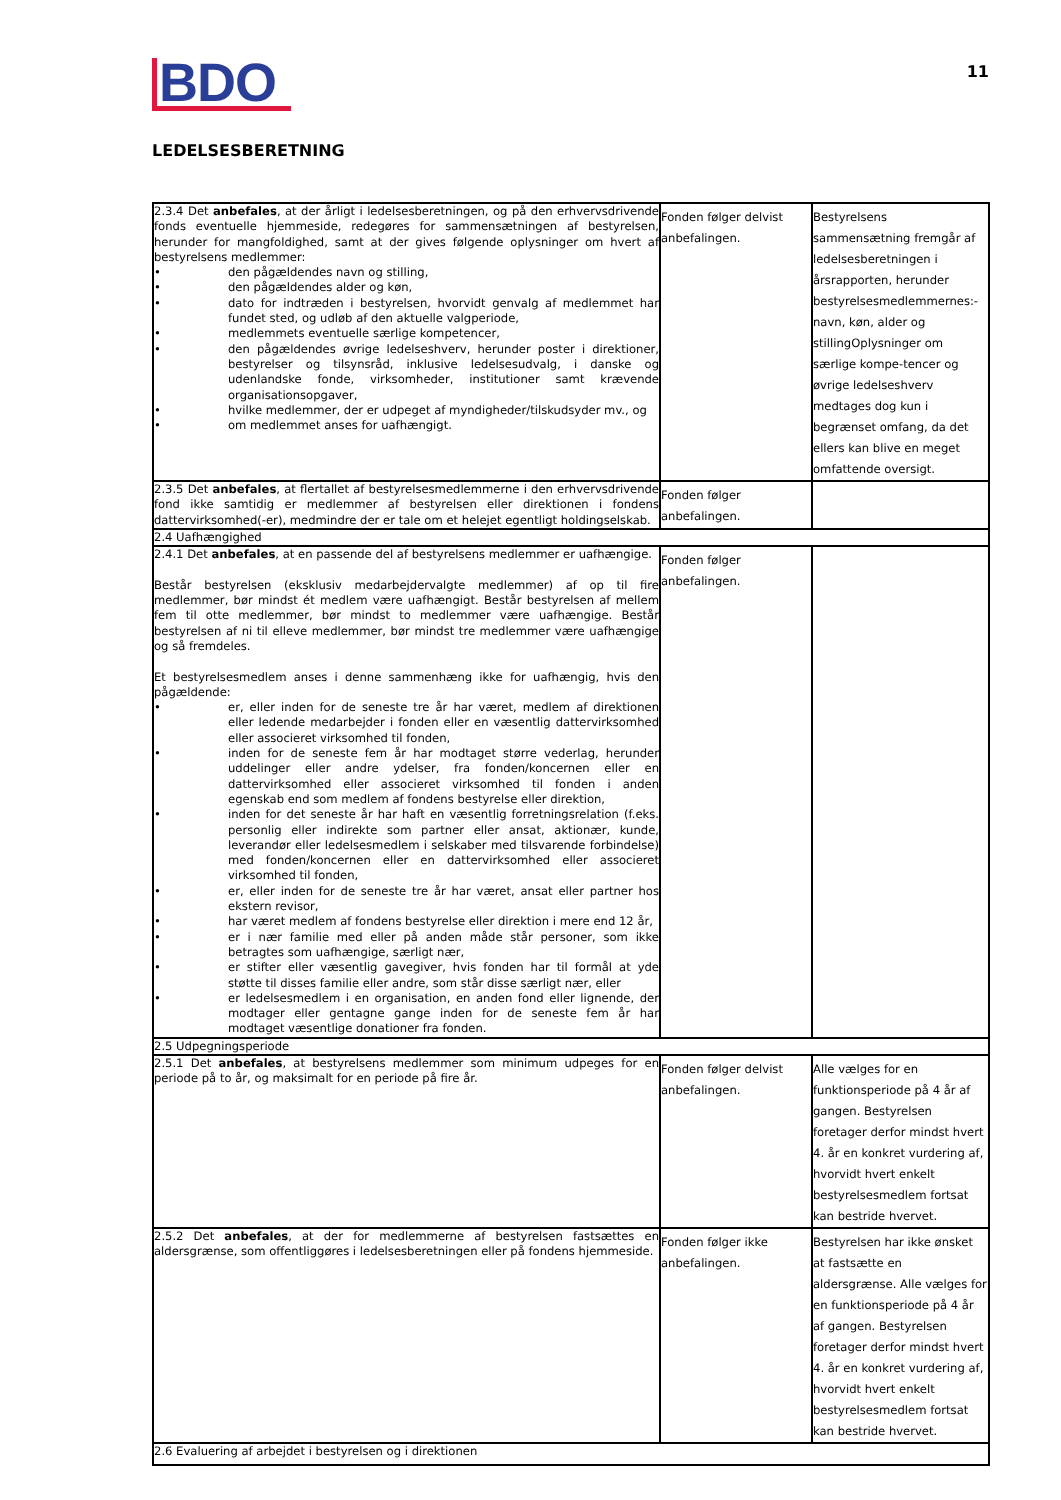BDO
11
LEDELSESBERETNING
| 2.3.4 Det anbefales , at der årligt i ledelsesberetningen, og på den erhvervsdrivende fonds eventuelle hjemmeside, redegøres for sammensætningen af bestyrelsen, herunder for mangfoldighed, samt at der gives følgende oplysninger om hvert af bestyrelsens medlemmer: • den pågældendes navn og stilling, • den pågældendes alder og køn, • dato for indtræden i bestyrelsen, hvorvidt genvalg af medlemmet har fundet sted, og udløb af den aktuelle valgperiode, • medlemmets eventuelle særlige kompetencer, • den pågældendes øvrige ledelseshverv, herunder poster i direktioner, bestyrelser og tilsynsråd, inklusive ledelsesudvalg, i danske og udenlandske fonde, virksomheder, institutioner samt krævende organisationsopgaver, • hvilke medlemmer, der er udpeget af myndigheder/tilskudsyder mv., og • om medlemmet anses for uafhængigt. | Fonden følger delvist anbefalingen. | Bestyrelsens sammensætning fremgår af ledelsesberetningen i årsrapporten, herunder bestyrelsesmedlemmernes:- navn, køn, alder og stillingOplysninger om særlige kompe-tencer og øvrige ledelseshverv medtages dog kun i begrænset omfang, da det ellers kan blive en meget omfattende oversigt. |
| 2.3.5 Det anbefales , at flertallet af bestyrelsesmedlemmerne i den erhvervsdrivende fond ikke samtidig er medlemmer af bestyrelsen eller direktionen i fondens dattervirksomhed(-er), medmindre der er tale om et helejet egentligt holdingselskab. | Fonden følger anbefalingen. | |
| 2.4 Uafhængighed | | |
| 2.4.1 Det anbefales , at en passende del af bestyrelsens medlemmer er uafhængige. Består bestyrelsen (eksklusiv medarbejdervalgte medlemmer) af op til fire medlemmer, bør mindst ét medlem være uafhængigt. Består bestyrelsen af mellem fem til otte medlemmer, bør mindst to medlemmer være uafhængige. Består bestyrelsen af ni til elleve medlemmer, bør mindst tre medlemmer være uafhængige og så fremdeles. Et bestyrelsesmedlem anses i denne sammenhæng ikke for uafhængig, hvis den pågældende: • er, eller inden for de seneste tre år har været, medlem af direktionen eller ledende medarbejder i fonden eller en væsentlig dattervirksomhed eller associeret virksomhed til fonden, • inden for de seneste fem år har modtaget større vederlag, herunder uddelinger eller andre ydelser, fra fonden/koncernen eller en dattervirksomhed eller associeret virksomhed til fonden i anden egenskab end som medlem af fondens bestyrelse eller direktion, • inden for det seneste år har haft en væsentlig forretningsrelation (f.eks. personlig eller indirekte som partner eller ansat, aktionær, kunde, leverandør eller ledelsesmedlem i selskaber med tilsvarende forbindelse) med fonden/koncernen eller en dattervirksomhed eller associeret virksomhed til fonden, • er, eller inden for de seneste tre år har været, ansat eller partner hos ekstern revisor, • har været medlem af fondens bestyrelse eller direktion i mere end 12 år, • er i nær familie med eller på anden måde står personer, som ikke betragtes som uafhængige, særligt nær, • er stifter eller væsentlig gavegiver, hvis fonden har til formål at yde støtte til disses familie eller andre, som står disse særligt nær, eller • er ledelsesmedlem i en organisation, en anden fond eller lignende, der modtager eller gentagne gange inden for de seneste fem år har modtaget væsentlige donationer fra fonden. | Fonden følger anbefalingen. | |
| 2.5 Udpegningsperiode | | |
| 2.5.1 Det anbefales , at bestyrelsens medlemmer som minimum udpeges for en periode på to år, og maksimalt for en periode på fire år. | Fonden følger delvist anbefalingen. | Alle vælges for en funktionsperiode på 4 år af gangen. Bestyrelsen foretager derfor mindst hvert 4. år en konkret vurdering af, hvorvidt hvert enkelt bestyrelsesmedlem fortsat kan bestride hvervet. |
| 2.5.2 Det anbefales , at der for medlemmerne af bestyrelsen fastsættes en aldersgrænse, som offentliggøres i ledelsesberetningen eller på fondens hjemmeside. | Fonden følger ikke anbefalingen. | Bestyrelsen har ikke ønsket at fastsætte en aldersgrænse. Alle vælges for en funktionsperiode på 4 år af gangen. Bestyrelsen foretager derfor mindst hvert 4. år en konkret vurdering af, hvorvidt hvert enkelt bestyrelsesmedlem fortsat kan bestride hvervet. |
| 2.6 Evaluering af arbejdet i bestyrelsen og i direktionen | | |